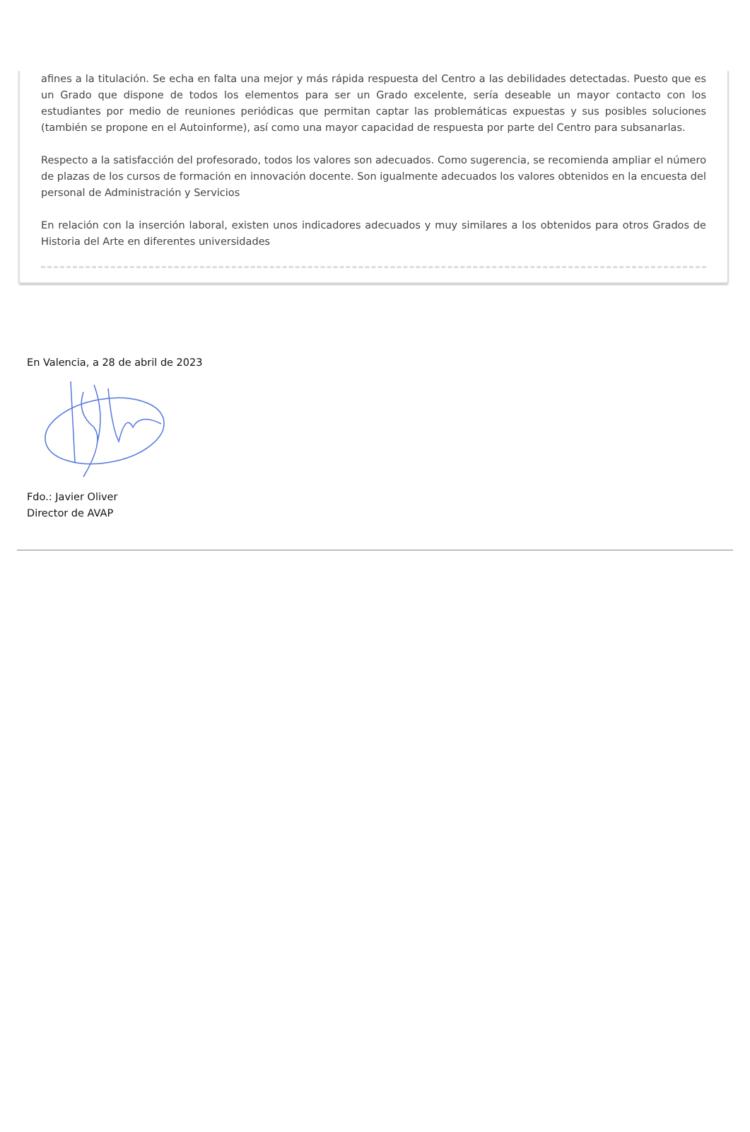afines a la titulación. Se echa en falta una mejor y más rápida respuesta del Centro a las debilidades detectadas. Puesto que es un Grado que dispone de todos los elementos para ser un Grado excelente, sería deseable un mayor contacto con los estudiantes por medio de reuniones periódicas que permitan captar las problemáticas expuestas y sus posibles soluciones (también se propone en el Autoinforme), así como una mayor capacidad de respuesta por parte del Centro para subsanarlas.
Respecto a la satisfacción del profesorado, todos los valores son adecuados. Como sugerencia, se recomienda ampliar el número de plazas de los cursos de formación en innovación docente. Son igualmente adecuados los valores obtenidos en la encuesta del personal de Administración y Servicios
En relación con la inserción laboral, existen unos indicadores adecuados y muy similares a los obtenidos para otros Grados de Historia del Arte en diferentes universidades
En Valencia, a 28 de abril de 2023
Fdo.: Javier Oliver
Director de AVAP